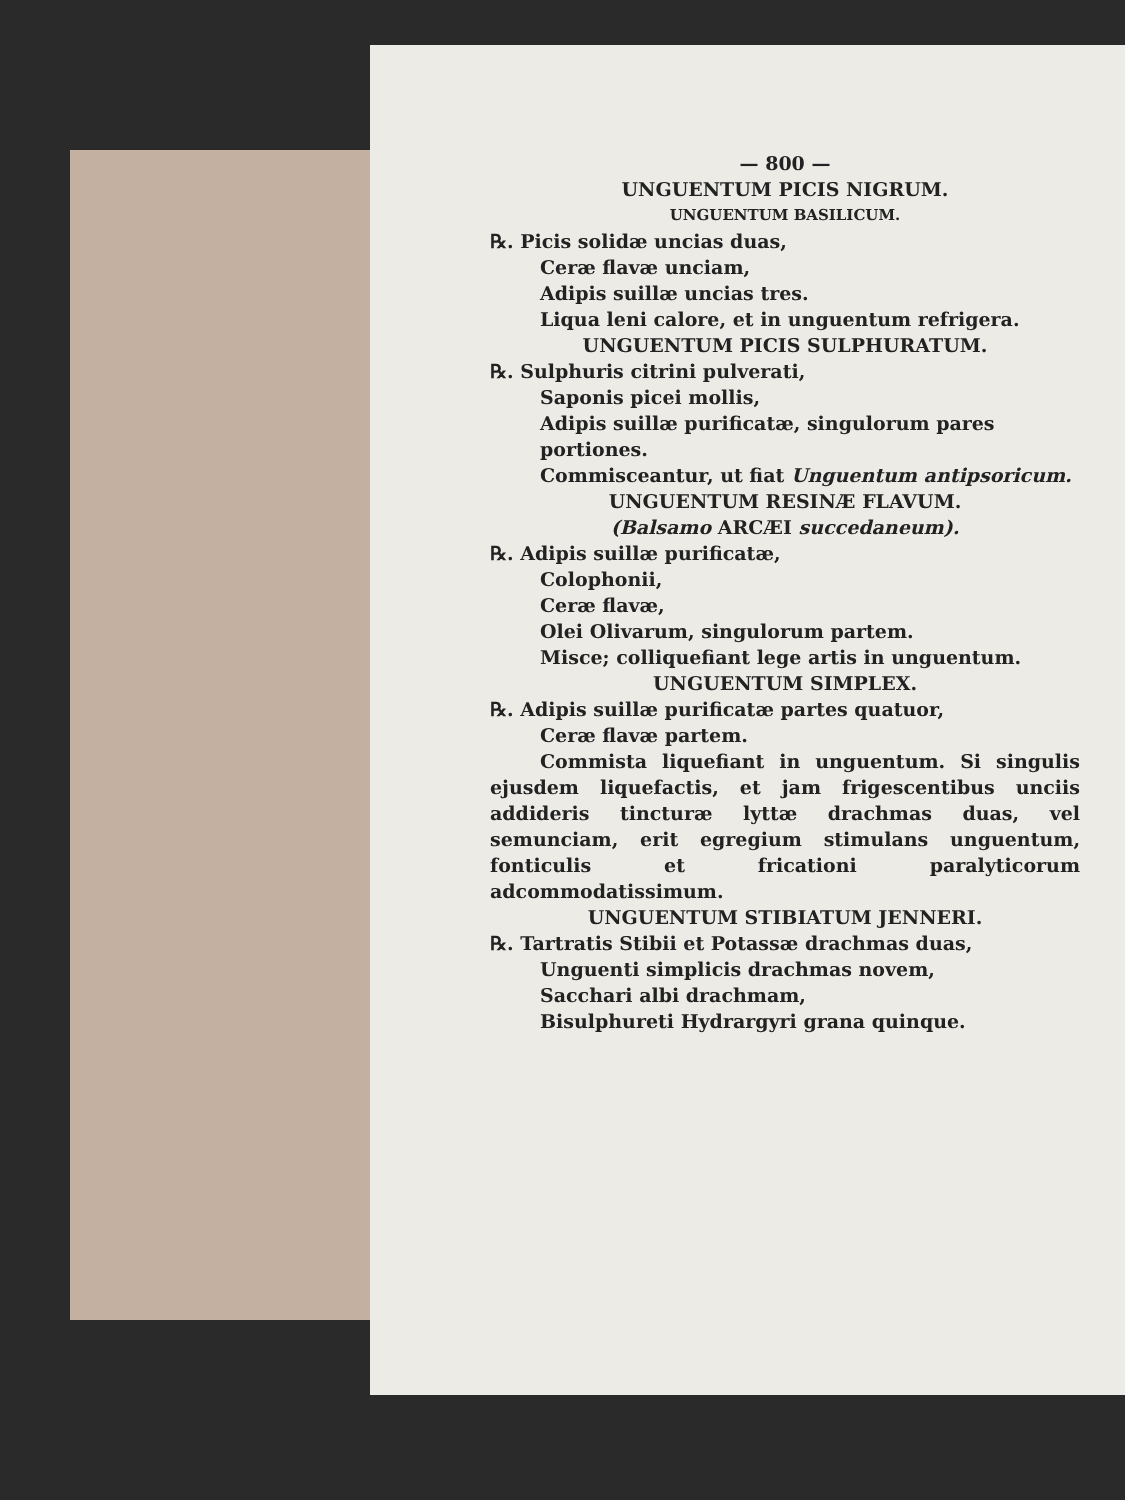— 800 —
UNGUENTUM PICIS NIGRUM.
UNGUENTUM BASILICUM.
℞. Picis solidæ uncias duas,
Ceræ flavæ unciam,
Adipis suillæ uncias tres.
Liqua leni calore, et in unguentum refrigera.
UNGUENTUM PICIS SULPHURATUM.
℞. Sulphuris citrini pulverati,
Saponis picei mollis,
Adipis suillæ purificatæ, singulorum pares portiones.
Commisceantur, ut fiat Unguentum antipsoricum.
UNGUENTUM RESINÆ FLAVUM.
(Balsamo ARCÆI succedaneum).
℞. Adipis suillæ purificatæ,
Colophonii,
Ceræ flavæ,
Olei Olivarum, singulorum partem.
Misce; colliquefiant lege artis in unguentum.
UNGUENTUM SIMPLEX.
℞. Adipis suillæ purificatæ partes quatuor,
Ceræ flavæ partem.
Commista liquefiant in unguentum. Si singulis ejusdem liquefactis, et jam frigescentibus unciis addideris tincturæ lyttæ drachmas duas, vel semunciam, erit egregium stimulans unguentum, fonticulis et fricationi paralyticorum adcommodatissimum.
UNGUENTUM STIBIATUM JENNERI.
℞. Tartratis Stibii et Potassæ drachmas duas,
Unguenti simplicis drachmas novem,
Sacchari albi drachmam,
Bisulphureti Hydrargyri grana quinque.